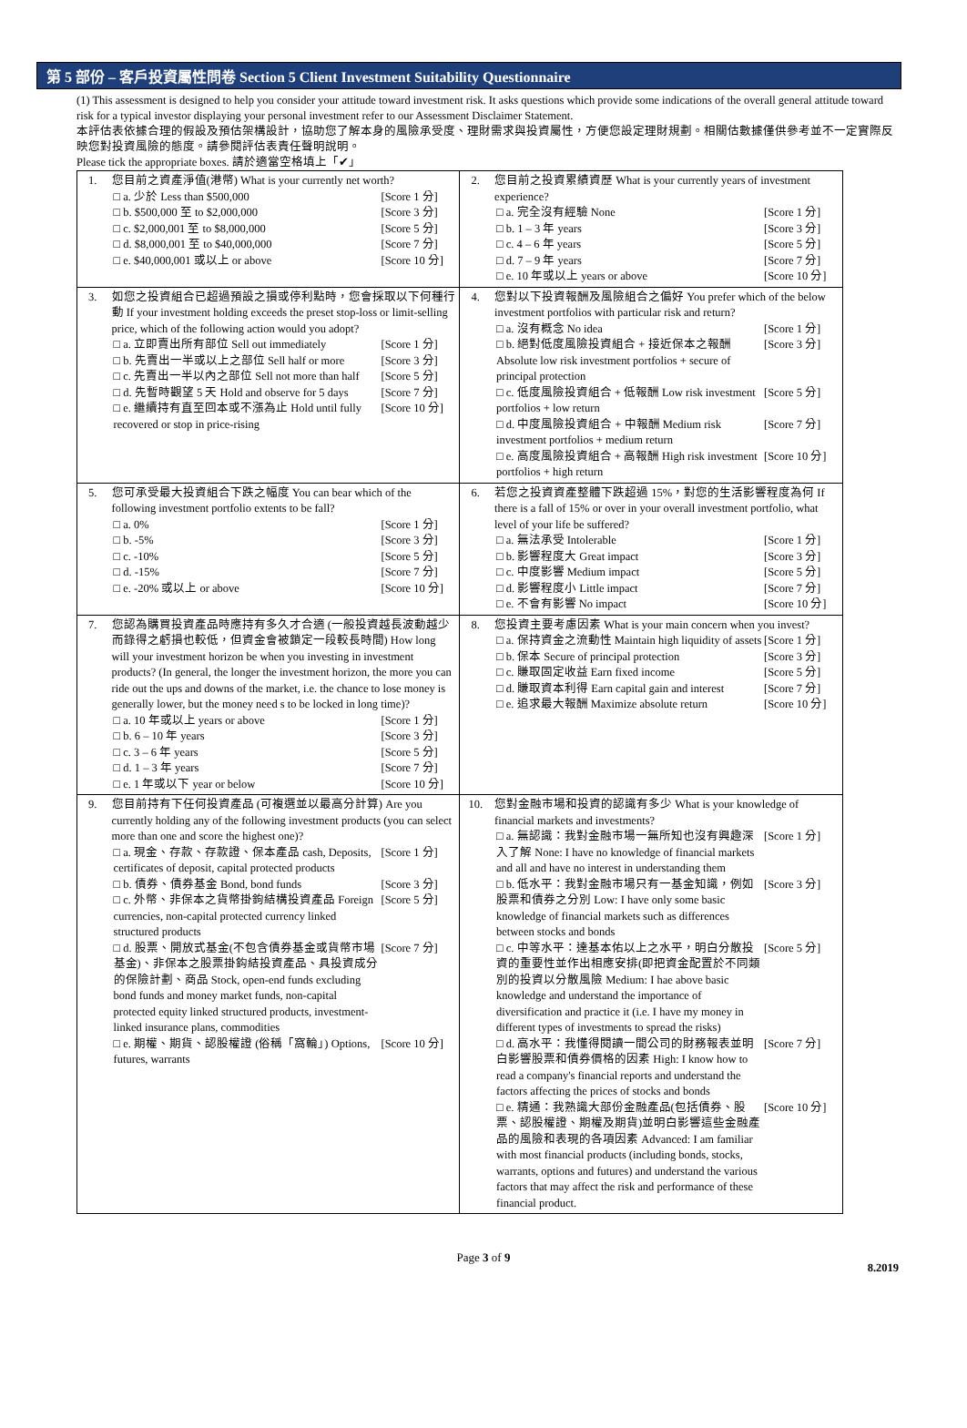第 5 部份 – 客戶投資屬性問卷 Section 5 Client Investment Suitability Questionnaire
(1) This assessment is designed to help you consider your attitude toward investment risk. It asks questions which provide some indications of the overall general attitude toward risk for a typical investor displaying your personal investment refer to our Assessment Disclaimer Statement.
本評估表依據合理的假設及預估架構設計，協助您了解本身的風險承受度、理財需求與投資屬性，方便您設定理財規劃。相關估數據僅供參考並不一定實際反映您對投資風險的態度。請參閱評估表責任聲明說明。
Please tick the appropriate boxes. 請於適當空格填上「✔」
| 1. | 您目前之資產淨值(港幣) What is your currently net worth? □ a. 少於 Less than $500,000 [Score 1 分] □ b. $500,000 至 to $2,000,000 [Score 3 分] □ c. $2,000,001 至 to $8,000,000 [Score 5 分] □ d. $8,000,001 至 to $40,000,000 [Score 7 分] □ e. $40,000,001 或以上 or above [Score 10 分] | 2. | 您目前之投資累績資歷 What is your currently years of investment experience? □ a. 完全沒有經驗 None [Score 1 分] □ b. 1 – 3 年 years [Score 3 分] □ c. 4 – 6 年 years [Score 5 分] □ d. 7 – 9 年 years [Score 7 分] □ e. 10 年或以上 years or above [Score 10 分] |
| 3. | 如您之投資組合已超過預設之損或停利點時，您會採取以下何種行動 If your investment holding exceeds the preset stop-loss or limit-selling price, which of the following action would you adopt? □ a. 立即賣出所有部位 Sell out immediately [Score 1 分] □ b. 先賣出一半或以上之部位 Sell half or more [Score 3 分] □ c. 先賣出一半以內之部位 Sell not more than half [Score 5 分] □ d. 先暫時觀望 5 天 Hold and observe for 5 days [Score 7 分] □ e. 繼續持有直至回本或不漲為止 Hold until fully recovered or stop in price-rising [Score 10 分] | 4. | 您對以下投資報酬及風險組合之偏好 You prefer which of the below investment portfolios with particular risk and return? □ a. 沒有概念 No idea [Score 1 分] □ b. 絕對低度風險投資組合 + 接近保本之報酬 Absolute low risk investment portfolios + secure of principal protection [Score 3 分] □ c. 低度風險投資組合 + 低報酬 Low risk investment portfolios + low return [Score 5 分] □ d. 中度風險投資組合 + 中報酬 Medium risk investment portfolios + medium return [Score 7 分] □ e. 高度風險投資組合 + 高報酬 High risk investment portfolios + high return [Score 10 分] |
| 5. | 您可承受最大投資組合下跌之幅度 You can bear which of the following investment portfolio extents to be fall? □ a. 0% [Score 1 分] □ b. -5% [Score 3 分] □ c. -10% [Score 5 分] □ d. -15% [Score 7 分] □ e. -20% 或以上 or above [Score 10 分] | 6. | 若您之投資資產整體下跌超過 15%，對您的生活影響程度為何 If there is a fall of 15% or over in your overall investment portfolio, what level of your life be suffered? □ a. 無法承受 Intolerable [Score 1 分] □ b. 影響程度大 Great impact [Score 3 分] □ c. 中度影響 Medium impact [Score 5 分] □ d. 影響程度小 Little impact [Score 7 分] □ e. 不會有影響 No impact [Score 10 分] |
| 7. | 您認為購買投資產品時應持有多久才合適 (一般投資越長波動越少而錄得之虧損也較低，但資金會被鎖定一段較長時間) How long will your investment horizon be when you investing in investment products? (In general, the longer the investment horizon, the more you can ride out the ups and downs of the market, i.e. the chance to lose money is generally lower, but the money need s to be locked in long time)? □ a. 10 年或以上 years or above [Score 1 分] □ b. 6 – 10 年 years [Score 3 分] □ c. 3 – 6 年 years [Score 5 分] □ d. 1 – 3 年 years [Score 7 分] □ e. 1 年或以下 year or below [Score 10 分] | 8. | 您投資主要考慮因素 What is your main concern when you invest? □ a. 保持資金之流動性 Maintain high liquidity of assets [Score 1 分] □ b. 保本 Secure of principal protection [Score 3 分] □ c. 賺取固定收益 Earn fixed income [Score 5 分] □ d. 賺取資本利得 Earn capital gain and interest [Score 7 分] □ e. 追求最大報酬 Maximize absolute return [Score 10 分] |
| 9. | 您目前持有下任何投資產品 (可複選並以最高分計算) Are you currently holding any of the following investment products (you can select more than one and score the highest one)? □ a. 現金、存款、存款證、保本產品 cash, Deposits, certificates of deposit, capital protected products [Score 1 分] □ b. 債券、債券基金 Bond, bond funds [Score 3 分] □ c. 外幣、非保本之貨幣掛鉤結構投資產品 Foreign currencies, non-capital protected currency linked structured products [Score 5 分] □ d. 股票、開放式基金(不包含債券基金或貨幣市場基金)、非保本之股票掛鈎結投資產品、具投資成分的保險計劃、商品 Stock, open-end funds excluding bond funds and money market funds, non-capital protected equity linked structured products, investment-linked insurance plans, commodities [Score 7 分] □ e. 期權、期貨、認股權證 (俗稱「窩輪」) Options, futures, warrants [Score 10 分] | 10. | 您對金融市場和投資的認識有多少 What is your knowledge of financial markets and investments? □ a. 無認識：我對金融市場一無所知也沒有興趣深入了解 None: I have no knowledge of financial markets and all and have no interest in understanding them [Score 1 分] □ b. 低水平：我對金融市場只有一基金知識，例如股票和債券之分別 Low: I have only some basic knowledge of financial markets such as differences between stocks and bonds [Score 3 分] □ c. 中等水平：達基本佑以上之水平，明白分散投資的重要性並作出相應安排(即把資金配置於不同類別的投資以分散風險 Medium: I hae above basic knowledge and understand the importance of diversification and practice it (i.e. I have my money in different types of investments to spread the risks) [Score 5 分] □ d. 高水平：我懂得閱讀一間公司的財務報表並明白影響股票和債券價格的因素 High: I know how to read a company's financial reports and understand the factors affecting the prices of stocks and bonds [Score 7 分] □ e. 精通：我熟識大部份金融產品(包括債券、股票、認股權證、期權及期貨)並明白影響這些金融產品的風險和表現的各項因素 Advanced: I am familiar with most financial products (including bonds, stocks, warrants, options and futures) and understand the various factors that may affect the risk and performance of these financial product. [Score 10 分] |
Page 3 of 9
8.2019